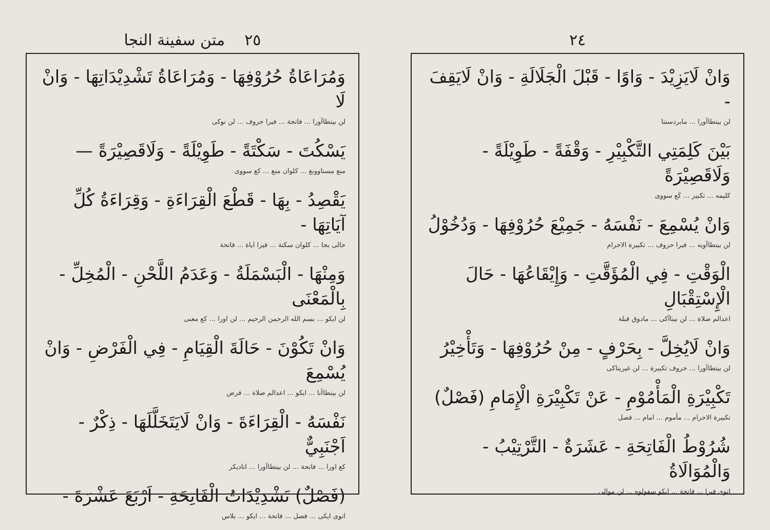٢٤
وَانْ لَايَزِيْدَ - وَاوًا - قَبْلَ الْجَلَالَةِ - وَانْ لَايَقِفَ -
لن بيتطاآورا ... مابردسنتا
بَيْنَ كَلِمَتِي التَّكْبِيْرِ - وَقْفَةً - طَوِيْلَةً - وَلَاقَصِيْرَةً
كليمه ... تكبير ... كَع سووى
وَانْ يُسْمِعَ - نَفْسَهُ - جَمِيْعَ حُرُوْفِهَا - وَدُخُوْلُ
لن بيتطاآويه ... فيرا حروف ... تكبيرة الاحرام
الْوَقْتِ - فِي الْمُؤَقَّتِ - وَإِيْقَاعُهَا - حَالَ الْإِسْتِقْبَالِ
اعدالم صلاة ... لن نيناآكى ... مادوق قبلة
وَانْ لَايُخِلَّ - بِحَرْفٍ - مِنْ حُرُوْفِهَا - وَتَأْخِيْرُ
لن بيتطاآورا ... حروف تكبيرة ... لن غيريتاكى
تَكْبِيْرَةِ الْمَأْمُوْمِ - عَنْ تَكْبِيْرَةِ الْإِمَامِ (فَصْلٌ)
تكبيرة الاحرام ... مأموم ... امام ... فصل
شُرُوْطُ الْفَاتِحَةِ - عَشَرَةٌ - التَّرْتِيْبُ - وَالْمُوَالَاةُ
اتوى فيرا ... فاتحة ... ايكو سفولوه ... لن موالى
٢٥ متن سفينة النجا
وَمُرَاعَاةُ حُرُوْفِهَا - وَمُرَاعَاةُ تَشْدِيْدَاتِهَا - وَانْ لَا
لن بيتطاآورا ... فاتحة ... فيرا حروف ... لن نوكى
يَسْكُتَ - سَكْتَةً - طَوِيْلَةً - وَلَاقَصِيْرَةً —
منع مستاوونغ ... كلوان منع ... كع سووى
يَقْصِدُ - بِهَا - قَطْعَ الْقِرَاءَةِ - وَقِرَاءَةُ كُلِّ آيَاتِهَا -
حالى بجا ... كلوان سكتة ... فيرا اياة ... فاتحة
وَمِنْهَا - الْبَسْمَلَةُ - وَعَدَمُ اللَّحْنِ - الْمُخِلِّ - بِالْمَعْنَى
لن ايكو ... بسم الله الرحمن الرحيم ... لن اورا ... كع معنى
وَانْ تَكُوْنَ - حَالَةَ الْقِيَامِ - فِي الْفَرْضِ - وَانْ يُسْمِعَ
لن بيتطاآنا ... ايكو ... اعدالم صلاة ... فرض
نَفْسَهُ - الْقِرَاءَةَ - وَانْ لَايَتَخَلَّلَهَا - ذِكْرٌ - اَجْنَبِيٌّ
كع اورا ... فاتحة ... لن بيتطاآورا ... اتاديكر
(فَصْلٌ) تَشْدِيْدَاتُ الْفَاتِحَةِ - اَرْبَعَ عَشْرَةَ -
اتوى ايكى ... فصل ... فاتحة ... ايكو ... بلاس